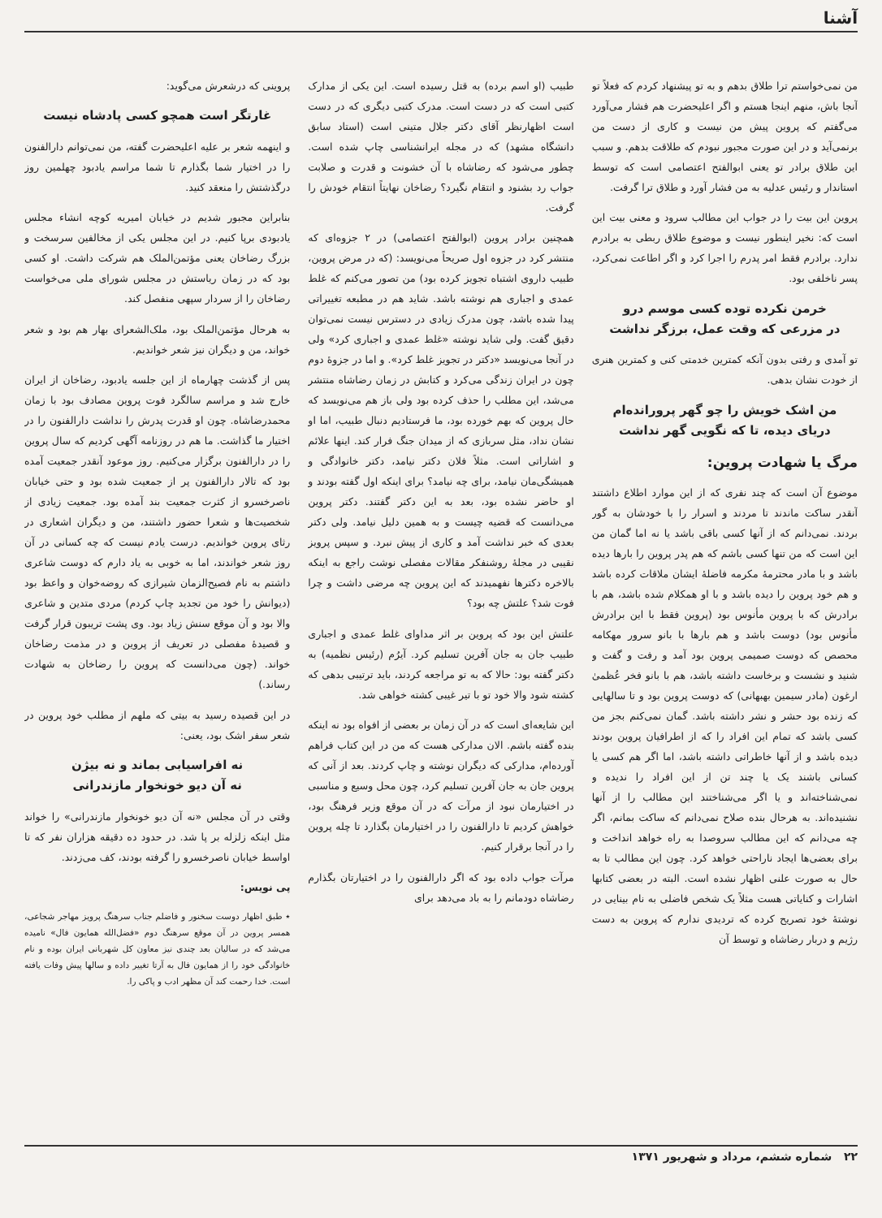آشنا
من نمی‌خواستم ترا طلاق بدهم و به تو پیشنهاد کردم که فعلاً تو آنجا باش، منهم اینجا هستم و اگر اعلیحضرت هم فشار می‌آورد می‌گفتم که پروین پیش من نیست و کاری از دست من برنمی‌آید و در این صورت مجبور نبودم که طلاقت بدهم. و سبب این طلاق برادر تو یعنی ابوالفتح اعتصامی است که توسط استاندار و رئیس عدلیه به من فشار آورد و طلاق ترا گرفت.
پروین این بیت را در جواب این مطالب سرود و معنی بیت این است که: نخیر اینطور نیست و موضوع طلاق ربطی به برادرم ندارد. برادرم فقط امر پدرم را اجرا کرد و اگر اطاعت نمی‌کرد، پسر ناخلفی بود.
خرمن نکرده توده کسی موسم درو
در مزرعی که وقت عمل، برزگر نداشت
تو آمدی و رفتی بدون آنکه کمترین خدمتی کنی و کمترین هنری از خودت نشان بدهی.
من اشک خویش را چو گهر پرورانده‌ام
دریای دیده، تا که نگویی گهر نداشت
مرگ یا شهادت پروین:
موضوع آن است که چند نفری که از این موارد اطلاع داشتند آنقدر ساکت ماندند تا مردند و اسرار را با خودشان به گور بردند. نمی‌دانم که از آنها کسی باقی باشد یا نه اما گمان من این است که من تنها کسی باشم که هم پدر پروین را بارها دیده باشد و با مادر محترمهٔ مکرمه فاضلهٔ ایشان ملاقات کرده باشد و هم خود پروین را دیده باشد و با او همکلام شده باشد، هم با برادرش که با پروین مأنوس بود (پروین فقط با این برادرش مأنوس بود) دوست باشد و هم بارها با بانو سرور مهکامه محصص که دوست صمیمی پروین بود آمد و رفت و گفت و شنید و نشست و برخاست داشته باشد، هم با بانو فخر عُظمیٰ ارغون (مادر سیمین بهبهانی) که دوست پروین بود و تا سالهایی که زنده بود حشر و نشر داشته باشد. گمان نمی‌کنم بجز من کسی باشد که تمام این افراد را که از اطرافیان پروین بودند دیده باشد و از آنها خاطراتی داشته باشد، اما اگر هم کسی یا کسانی باشند یک یا چند تن از این افراد را ندیده و نمی‌شناخته‌اند و یا اگر می‌شناختند این مطالب را از آنها نشنیده‌اند. به هرحال بنده صلاح نمی‌دانم که ساکت بمانم، اگر چه می‌دانم که این مطالب سروصدا به راه خواهد انداخت و برای بعضی‌ها ایجاد ناراحتی خواهد کرد. چون این مطالب تا به حال به صورت علنی اظهار نشده است. البته در بعضی کتابها اشارات و کنایاتی هست مثلاً یک شخص فاضلی به نام بینایی در نوشتهٔ خود تصریح کرده که تردیدی ندارم که پروین به دست رژیم و دربار رضاشاه و توسط آن
طبیب (او اسم برده) به قتل رسیده است. این یکی از مدارک کتبی است که در دست است. مدرک کتبی دیگری که در دست است اظهارنظر آقای دکتر جلال متینی است (استاد سابق دانشگاه مشهد) که در مجله ایرانشناسی چاپ شده است. چطور می‌شود که رضاشاه با آن خشونت و قدرت و صلابت جواب رد بشنود و انتقام نگیرد؟ رضاخان نهایتاً انتقام خودش را گرفت.
همچنین برادر پروین (ابوالفتح اعتصامی) در ۲ جزوه‌ای که منتشر کرد در جزوه اول صریحاً می‌نویسد: (که در مرض پروین، طبیب داروی اشتباه تجویز کرده بود) من تصور می‌کنم که غلط عمدی و اجباری هم نوشته باشد. شاید هم در مطبعه تغییراتی پیدا شده باشد، چون مدرک زیادی در دسترس نیست نمی‌توان دقیق گفت. ولی شاید نوشته «غلط عمدی و اجباری کرد» ولی در آنجا می‌نویسد «دکتر در تجویز غلط کرد». و اما در جزوهٔ دوم چون در ایران زندگی می‌کرد و کتابش در زمان رضاشاه منتشر می‌شد، این مطلب را حذف کرده بود ولی باز هم می‌نویسد که حال پروین که بهم خورده بود، ما فرستادیم دنبال طبیب، اما او نشان نداد، مثل سربازی که از میدان جنگ فرار کند. اینها علائم و اشاراتی است. مثلاً فلان دکتر نیامد، دکتر خانوادگی و همیشگی‌مان نیامد، برای چه نیامد؟ برای اینکه اول گفته بودند و او حاضر نشده بود، بعد به این دکتر گفتند. دکتر پروین می‌دانست که قضیه چیست و به همین دلیل نیامد. ولی دکتر بعدی که خبر نداشت آمد و کاری از پیش نبرد. و سپس پرویز نقیبی در مجلهٔ روشنفکر مقالات مفصلی نوشت راجع به اینکه بالاخره دکترها نفهمیدند که این پروین چه مرضی داشت و چرا فوت شد؟ علتش چه بود؟
علتش این بود که پروین بر اثر مداوای غلط عمدی و اجباری طبیب جان به جان آفرین تسلیم کرد. آیرُم (رئیس نظمیه) به دکتر گفته بود: حالا که به تو مراجعه کردند، باید ترتیبی بدهی که کشته شود والا خود تو با تیر غیبی کشته خواهی شد.
این شایعه‌ای است که در آن زمان بر بعضی از افواه بود نه اینکه بنده گفته باشم. الان مدارکی هست که من در این کتاب فراهم آورده‌ام، مدارکی که دیگران نوشته و چاپ کردند. بعد از آنی که پروین جان به جان آفرین تسلیم کرد، چون محل وسیع و مناسبی در اختیارمان نبود از مرآت که در آن موقع وزیر فرهنگ بود، خواهش کردیم تا دارالفنون را در اختیارمان بگذارد تا چله پروین را در آنجا برقرار کنیم.
مرآت جواب داده بود که اگر دارالفنون را در اختیارتان بگذارم رضاشاه دودمانم را به باد می‌دهد برای
پروینی که درشعرش می‌گوید:
غارتگر است همچو کسی پادشاه نیست
و اینهمه شعر بر علیه اعلیحضرت گفته، من نمی‌توانم دارالفنون را در اختیار شما بگذارم تا شما مراسم یادبود چهلمین روز درگذشتش را منعقد کنید.
بنابراین مجبور شدیم در خیابان امیریه کوچه انشاء مجلس یادبودی برپا کنیم. در این مجلس یکی از مخالفین سرسخت و بزرگ رضاخان یعنی مؤتمن‌الملک هم شرکت داشت. او کسی بود که در زمان ریاستش در مجلس شورای ملی می‌خواست رضاخان را از سردار سپهی منفصل کند.
به هرحال مؤتمن‌الملک بود، ملک‌الشعرای بهار هم بود و شعر خواند، من و دیگران نیز شعر خواندیم.
پس از گذشت چهارماه از این جلسه یادبود، رضاخان از ایران خارج شد و مراسم سالگرد فوت پروین مصادف بود با زمان محمدرضاشاه. چون او قدرت پدرش را نداشت دارالفنون را در اختیار ما گذاشت. ما هم در روزنامه آگهی کردیم که سال پروین را در دارالفنون برگزار می‌کنیم. روز موعود آنقدر جمعیت آمده بود که تالار دارالفنون پر از جمعیت شده بود و حتی خیابان ناصرخسرو از کثرت جمعیت بند آمده بود. جمعیت زیادی از شخصیت‌ها و شعرا حضور داشتند، من و دیگران اشعاری در رثای پروین خواندیم. درست یادم نیست که چه کسانی در آن روز شعر خواندند، اما به خوبی به یاد دارم که دوست شاعری داشتم به نام فصیح‌الزمان شیرازی که روضه‌خوان و واعظ بود (دیوانش را خود من تجدید چاپ کردم) مردی متدین و شاعری والا بود و آن موقع سنش زیاد بود. وی پشت تریبون قرار گرفت و قصیدهٔ مفصلی در تعریف از پروین و در مذمت رضاخان خواند. (چون می‌دانست که پروین را رضاخان به شهادت رساند.)
در این قصیده رسید به بیتی که ملهم از مطلب خود پروین در شعر سفر اشک بود، یعنی:
نه افراسیابی بماند و نه بیژن
نه آن دیو خونخوار مازندرانی
وقتی در آن مجلس «نه آن دیو خونخوار مازندرانی» را خواند مثل اینکه زلزله بر پا شد. در حدود ده دقیقه هزاران نفر که تا اواسط خیابان ناصرخسرو را گرفته بودند، کف می‌زدند.
پی نویس:
٭ طبق اظهار دوست سخنور و فاضلم جناب سرهنگ پرویز مهاجر شجاعی، همسر پروین در آن موقع سرهنگ دوم «فضل‌الله همایون فال» نامیده می‌شد که در سالیان بعد چندی نیز معاون کل شهربانی ایران بوده و نام خانوادگی خود را از همایون فال به آرتا تغییر داده و سالها پیش وفات یافته است. خدا رحمت کند آن مظهر ادب و پاکی را.
۲۲ شماره ششم، مرداد و شهریور ۱۳۷۱